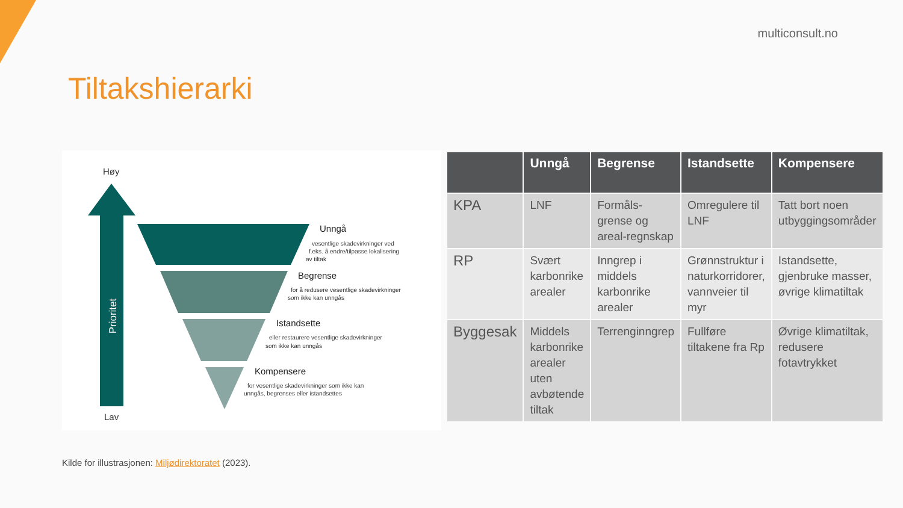multiconsult.no
Tiltakshierarki
Høy
Prioritet
Lav
Unngå
vesentlige skadevirkninger ved
f.eks. å endre/tilpasse lokalisering
av tiltak
Begrense
for å redusere vesentlige skadevirkninger
som ikke kan unngås
Istandsette
eller restaurere vesentlige skadevirkninger
som ikke kan unngås
Kompensere
for vesentlige skadevirkninger som ikke kan
unngås, begrenses eller istandsettes
| | Unngå | Begrense | Istandsette | Kompensere |
| --- | --- | --- | --- | --- |
| KPA | LNF | Formåls-grense og areal-regnskap | Omregulere til LNF | Tatt bort noen utbyggingsområder |
| RP | Svært karbonrike arealer | Inngrep i middels karbonrike arealer | Grønnstruktur i naturkorridorer, vannveier til myr | Istandsette, gjenbruke masser, øvrige klimatiltak |
| Byggesak | Middels karbonrike arealer uten avbøtende tiltak | Terrenginngrep | Fullføre tiltakene fra Rp | Øvrige klimatiltak, redusere fotavtrykket |
Kilde for illustrasjonen: Miljødirektoratet (2023).